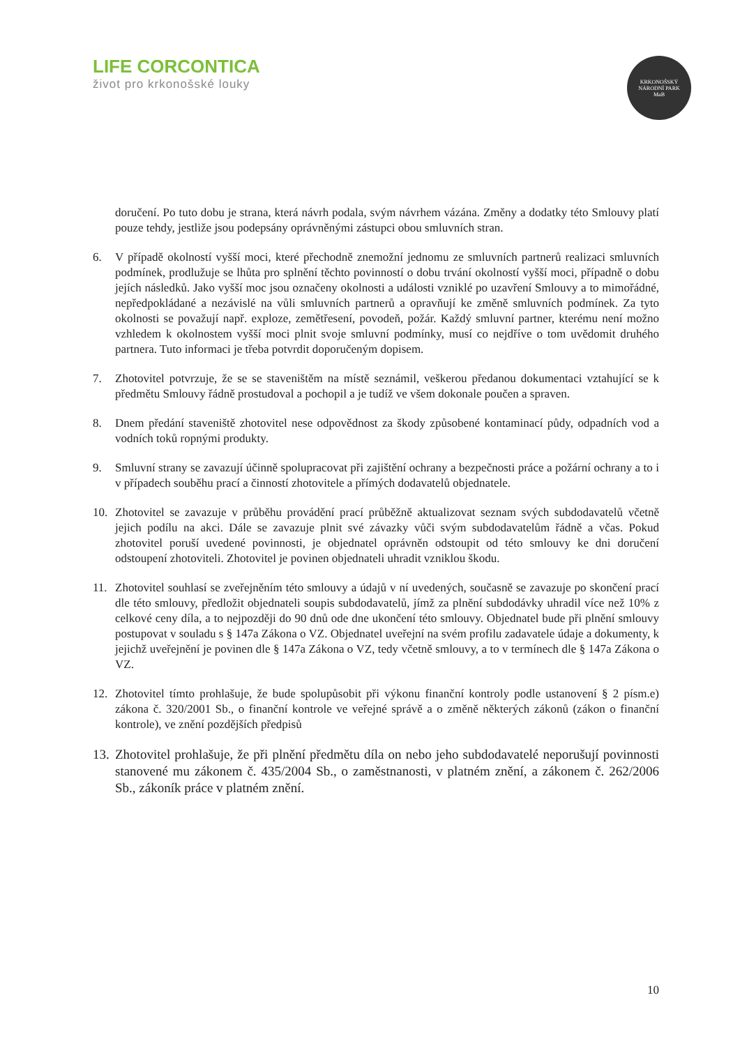LIFE CORCONTICA
život pro krkonošské louky
KRKONOŠSKÝ NÁRODNÍ PARK
MaB
doručení. Po tuto dobu je strana, která návrh podala, svým návrhem vázána. Změny a dodatky této Smlouvy platí pouze tehdy, jestliže jsou podepsány oprávněnými zástupci obou smluvních stran.
6. V případě okolností vyšší moci, které přechodně znemožní jednomu ze smluvních partnerů realizaci smluvních podmínek, prodlužuje se lhůta pro splnění těchto povinností o dobu trvání okolností vyšší moci, případně o dobu jejích následků. Jako vyšší moc jsou označeny okolnosti a události vzniklé po uzavření Smlouvy a to mimořádné, nepředpokládané a nezávislé na vůli smluvních partnerů a opravňují ke změně smluvních podmínek. Za tyto okolnosti se považují např. exploze, zemětřesení, povodeň, požár. Každý smluvní partner, kterému není možno vzhledem k okolnostem vyšší moci plnit svoje smluvní podmínky, musí co nejdříve o tom uvědomit druhého partnera. Tuto informaci je třeba potvrdit doporučeným dopisem.
7. Zhotovitel potvrzuje, že se se staveništěm na místě seznámil, veškerou předanou dokumentaci vztahující se k předmětu Smlouvy řádně prostudoval a pochopil a je tudíž ve všem dokonale poučen a spraven.
8. Dnem předání staveniště zhotovitel nese odpovědnost za škody způsobené kontaminací půdy, odpadních vod a vodních toků ropnými produkty.
9. Smluvní strany se zavazují účinně spolupracovat při zajištění ochrany a bezpečnosti práce a požární ochrany a to i v případech souběhu prací a činností zhotovitele a přímých dodavatelů objednatele.
10. Zhotovitel se zavazuje v průběhu provádění prací průběžně aktualizovat seznam svých subdodavatelů včetně jejich podílu na akci. Dále se zavazuje plnit své závazky vůči svým subdodavatelům řádně a včas. Pokud zhotovitel poruší uvedené povinnosti, je objednatel oprávněn odstoupit od této smlouvy ke dni doručení odstoupení zhotoviteli. Zhotovitel je povinen objednateli uhradit vzniklou škodu.
11. Zhotovitel souhlasí se zveřejněním této smlouvy a údajů v ní uvedených, současně se zavazuje po skončení prací dle této smlouvy, předložit objednateli soupis subdodavatelů, jímž za plnění subdodávky uhradil více než 10% z celkové ceny díla, a to nejpozději do 90 dnů ode dne ukončení této smlouvy. Objednatel bude při plnění smlouvy postupovat v souladu s § 147a Zákona o VZ. Objednatel uveřejní na svém profilu zadavatele údaje a dokumenty, k jejichž uveřejnění je povinen dle § 147a Zákona o VZ, tedy včetně smlouvy, a to v termínech dle § 147a Zákona o VZ.
12. Zhotovitel tímto prohlašuje, že bude spolupůsobit při výkonu finanční kontroly podle ustanovení § 2 písm.e) zákona č. 320/2001 Sb., o finanční kontrole ve veřejné správě a o změně některých zákonů (zákon o finanční kontrole), ve znění pozdějších předpisů
13. Zhotovitel prohlašuje, že při plnění předmětu díla on nebo jeho subdodavatelé neporušují povinnosti stanovené mu zákonem č. 435/2004 Sb., o zaměstnanosti, v platném znění, a zákonem č. 262/2006 Sb., zákoník práce v platném znění.
10